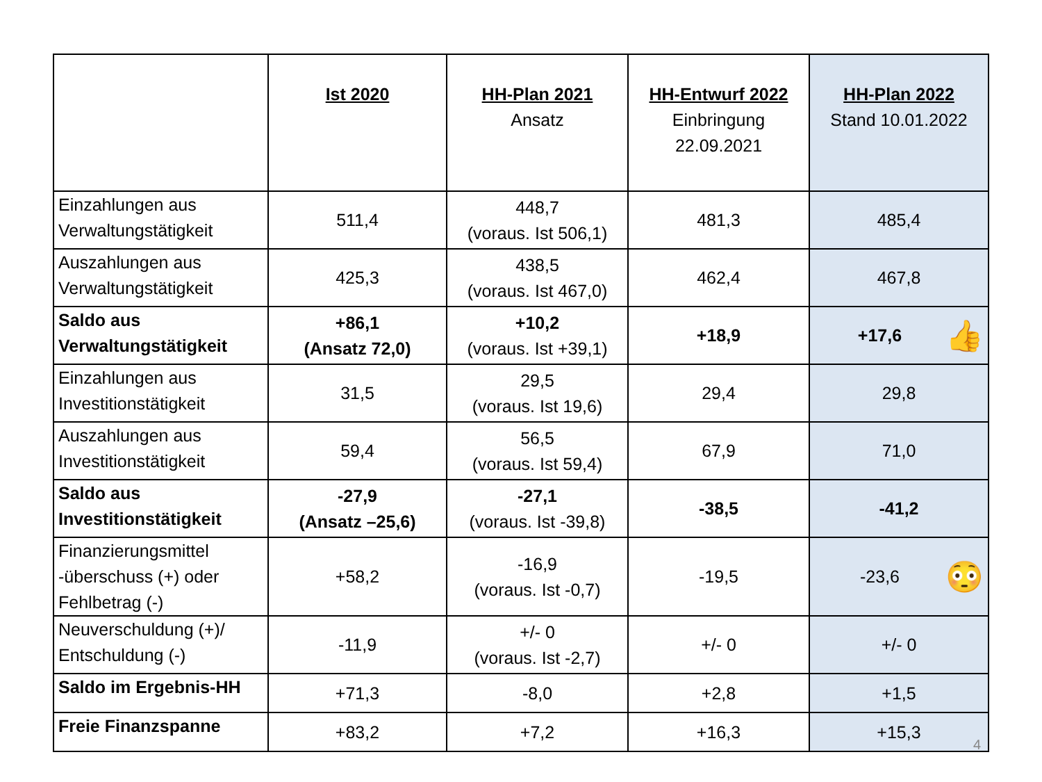| | Ist 2020 | HH-Plan 2021 Ansatz | HH-Entwurf 2022 Einbringung 22.09.2021 | HH-Plan 2022 Stand 10.01.2022 |
| --- | --- | --- | --- | --- |
| Einzahlungen aus Verwaltungstätigkeit | 511,4 | 448,7 (voraus. Ist 506,1) | 481,3 | 485,4 |
| Auszahlungen aus Verwaltungstätigkeit | 425,3 | 438,5 (voraus. Ist 467,0) | 462,4 | 467,8 |
| Saldo aus Verwaltungstätigkeit | +86,1 (Ansatz 72,0) | +10,2 (voraus. Ist +39,1) | +18,9 | +17,6 👍 |
| Einzahlungen aus Investitionstätigkeit | 31,5 | 29,5 (voraus. Ist 19,6) | 29,4 | 29,8 |
| Auszahlungen aus Investitionstätigkeit | 59,4 | 56,5 (voraus. Ist 59,4) | 67,9 | 71,0 |
| Saldo aus Investitionstätigkeit | -27,9 (Ansatz –25,6) | -27,1 (voraus. Ist -39,8) | -38,5 | -41,2 |
| Finanzierungsmittel -überschuss (+) oder Fehlbetrag (-) | +58,2 | -16,9 (voraus. Ist -0,7) | -19,5 | -23,6 😳 |
| Neuverschuldung (+)/ Entschuldung (-) | -11,9 | +/- 0 (voraus. Ist -2,7) | +/- 0 | +/- 0 |
| Saldo im Ergebnis-HH | +71,3 | -8,0 | +2,8 | +1,5 |
| Freie Finanzspanne | +83,2 | +7,2 | +16,3 | +15,3 |
4